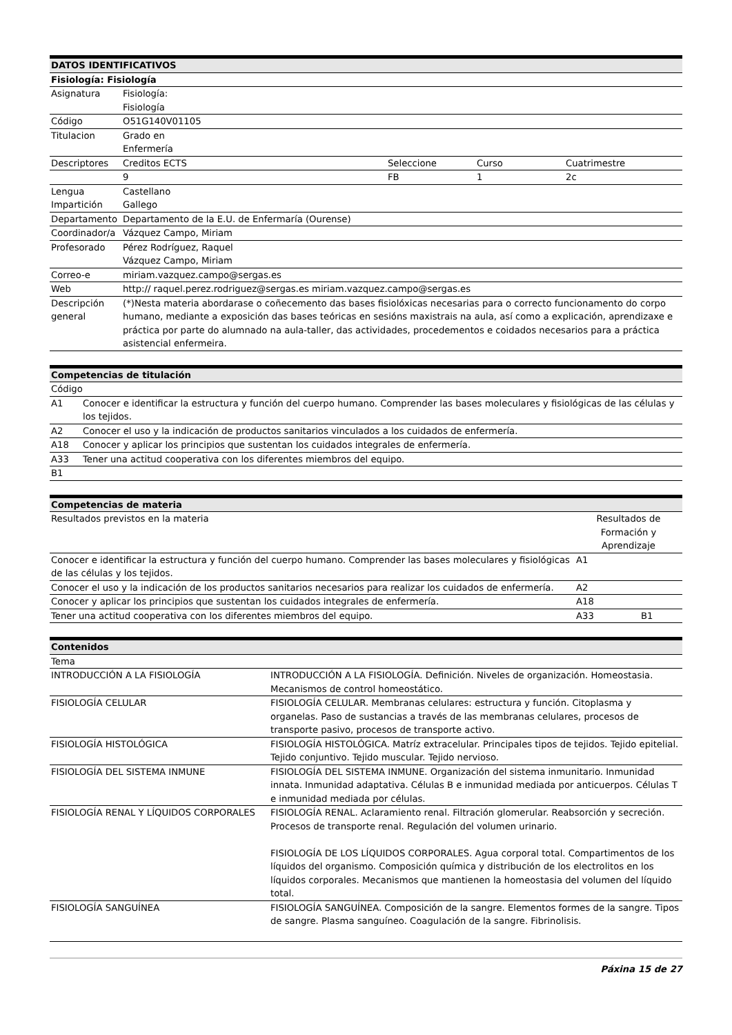| DATOS IDENTIFICATIVOS | | | | |
| --- | --- | --- | --- | --- |
| Fisiología: Fisiología | | | | |
| Asignatura | Fisiología: Fisiología | | | |
| Código | O51G140V01105 | | | |
| Titulacion | Grado en Enfermería | | | |
| Descriptores | Creditos ECTS | Seleccione | Curso | Cuatrimestre |
| | 9 | FB | 1 | 2c |
| Lengua Impartición | Castellano Gallego | | | |
| Departamento | Departamento de la E.U. de Enfermaría (Ourense) | | | |
| Coordinador/a | Vázquez Campo, Miriam | | | |
| Profesorado | Pérez Rodríguez, Raquel Vázquez Campo, Miriam | | | |
| Correo-e | miriam.vazquez.campo@sergas.es | | | |
| Web | http:// raquel.perez.rodriguez@sergas.es miriam.vazquez.campo@sergas.es | | | |
| Descripción general | (*)Nesta materia abordarase o coñecemento das bases fisiolóxicas necesarias para o correcto funcionamento do corpo humano, mediante a exposición das bases teóricas en sesións maxistrais na aula, así como a explicación, aprendizaxe e práctica por parte do alumnado na aula-taller, das actividades, procedementos e coidados necesarios para a práctica asistencial enfermeira. | | | |
| Competencias de titulación | |
| --- | --- |
| Código | |
| A1 | Conocer e identificar la estructura y función del cuerpo humano. Comprender las bases moleculares y fisiológicas de las células y los tejidos. |
| A2 | Conocer el uso y la indicación de productos sanitarios vinculados a los cuidados de enfermería. |
| A18 | Conocer y aplicar los principios que sustentan los cuidados integrales de enfermería. |
| A33 | Tener una actitud cooperativa con los diferentes miembros del equipo. |
| B1 | |
| Competencias de materia | | |
| --- | --- | --- |
| Resultados previstos en la materia | Resultados de Formación y Aprendizaje | |
| Conocer e identificar la estructura y función del cuerpo humano. Comprender las bases moleculares y fisiológicas de las células y los tejidos. | A1 | |
| Conocer el uso y la indicación de los productos sanitarios necesarios para realizar los cuidados de enfermería. | A2 | |
| Conocer y aplicar los principios que sustentan los cuidados integrales de enfermería. | A18 | |
| Tener una actitud cooperativa con los diferentes miembros del equipo. | A33 | B1 |
| Contenidos | |
| --- | --- |
| Tema | |
| INTRODUCCIÓN A LA FISIOLOGÍA | INTRODUCCIÓN A LA FISIOLOGÍA. Definición. Niveles de organización. Homeostasia. Mecanismos de control homeostático. |
| FISIOLOGÍA CELULAR | FISIOLOGÍA CELULAR. Membranas celulares: estructura y función. Citoplasma y organelas. Paso de sustancias a través de las membranas celulares, procesos de transporte pasivo, procesos de transporte activo. |
| FISIOLOGÍA HISTOLÓGICA | FISIOLOGÍA HISTOLÓGICA. Matríz extracelular. Principales tipos de tejidos. Tejido epitelial. Tejido conjuntivo. Tejido muscular. Tejido nervioso. |
| FISIOLOGÍA DEL SISTEMA INMUNE | FISIOLOGÍA DEL SISTEMA INMUNE. Organización del sistema inmunitario. Inmunidad innata. Inmunidad adaptativa. Células B e inmunidad mediada por anticuerpos. Células T e inmunidad mediada por células. |
| FISIOLOGÍA RENAL Y LÍQUIDOS CORPORALES | FISIOLOGÍA RENAL. Aclaramiento renal. Filtración glomerular. Reabsorción y secreción. Procesos de transporte renal. Regulación del volumen urinario. FISIOLOGÍA DE LOS LÍQUIDOS CORPORALES. Agua corporal total. Compartimentos de los líquidos del organismo. Composición química y distribución de los electrolitos en los líquidos corporales. Mecanismos que mantienen la homeostasia del volumen del líquido total. |
| FISIOLOGÍA SANGUÍNEA | FISIOLOGÍA SANGUÍNEA. Composición de la sangre. Elementos formes de la sangre. Tipos de sangre. Plasma sanguíneo. Coagulación de la sangre. Fibrinolisis. |
Páxina 15 de 27